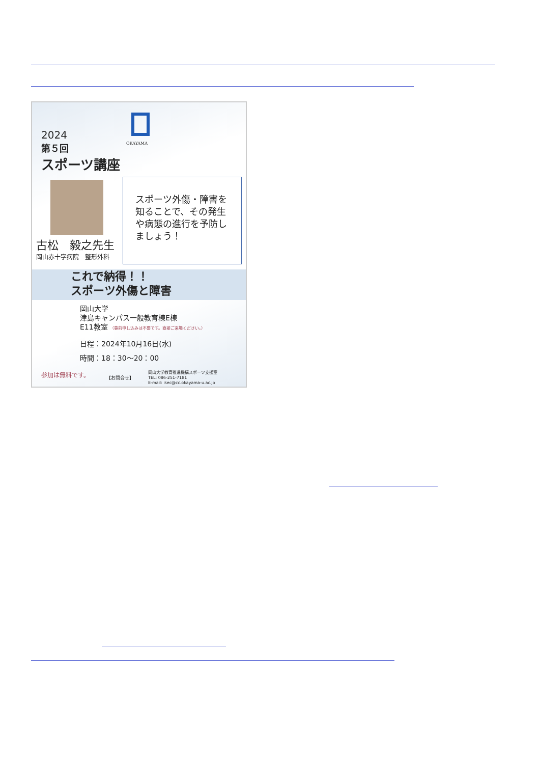OKAYAMA
2024
第５回
スポーツ講座
古松　毅之先生
岡山赤十字病院　整形外科
スポーツ外傷・障害を知ることで、その発生や病態の進行を予防しましょう！
これで納得！！
スポーツ外傷と障害
岡山大学
津島キャンパス一般教育棟E棟
E11教室 （事前申し込みは不要です。直接ご来場ください。）
日程：2024年10月16日(水)
時間：18：30〜20：00
参加は無料です。 【お問合せ】
岡山大学教育推進機構スポーツ支援室
TEL: 086-251-7181
E-mail: isec@cc.okayama-u.ac.jp